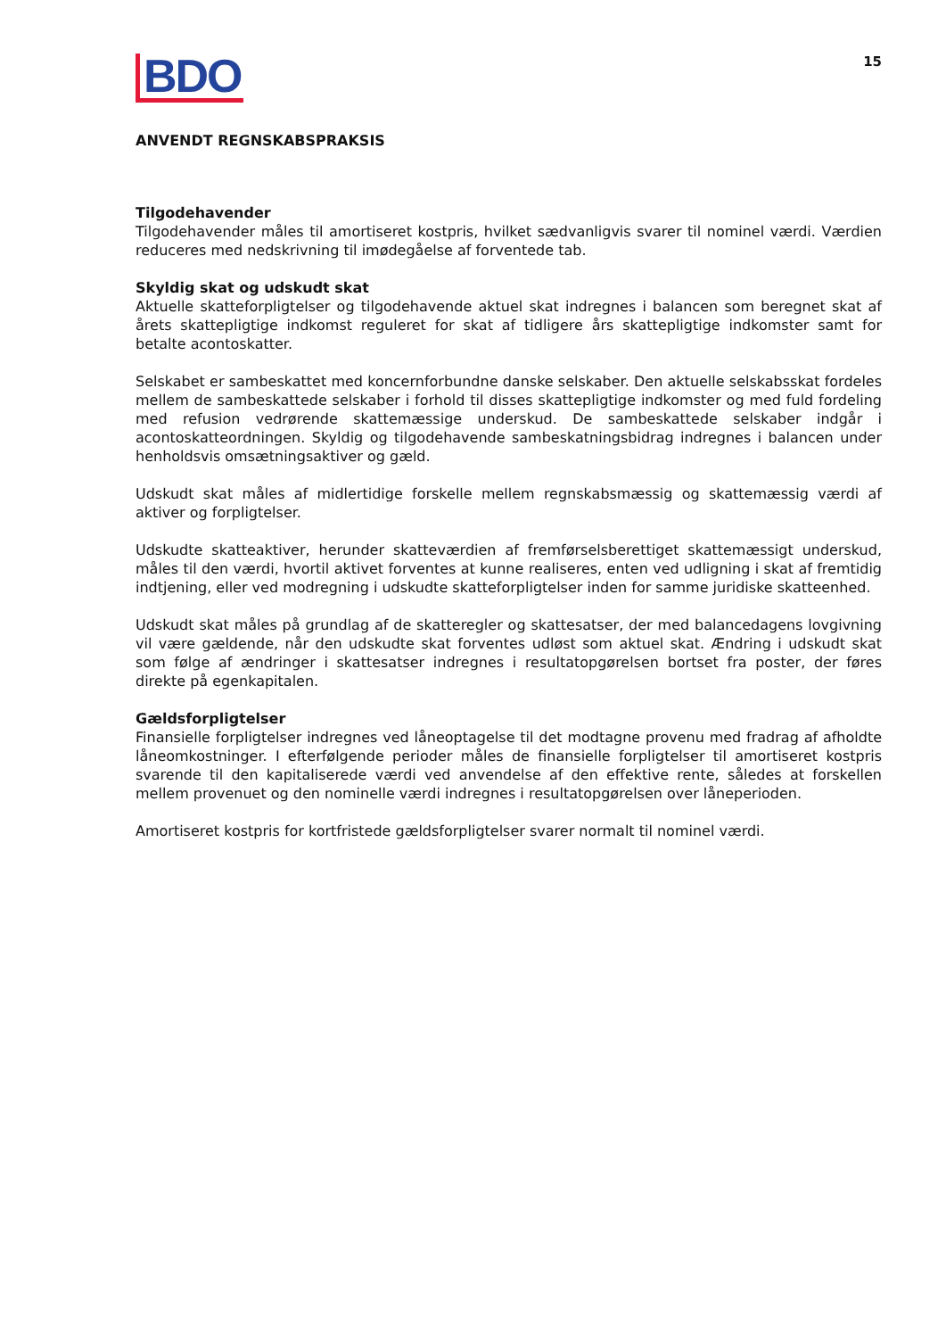BDO
15
ANVENDT REGNSKABSPRAKSIS
Tilgodehavender
Tilgodehavender måles til amortiseret kostpris, hvilket sædvanligvis svarer til nominel værdi. Værdien reduceres med nedskrivning til imødegåelse af forventede tab.
Skyldig skat og udskudt skat
Aktuelle skatteforpligtelser og tilgodehavende aktuel skat indregnes i balancen som beregnet skat af årets skattepligtige indkomst reguleret for skat af tidligere års skattepligtige indkomster samt for betalte acontoskatter.
Selskabet er sambeskattet med koncernforbundne danske selskaber. Den aktuelle selskabsskat fordeles mellem de sambeskattede selskaber i forhold til disses skattepligtige indkomster og med fuld fordeling med refusion vedrørende skattemæssige underskud. De sambeskattede selskaber indgår i acontoskatteordningen. Skyldig og tilgodehavende sambeskatningsbidrag indregnes i balancen under henholdsvis omsætningsaktiver og gæld.
Udskudt skat måles af midlertidige forskelle mellem regnskabsmæssig og skattemæssig værdi af aktiver og forpligtelser.
Udskudte skatteaktiver, herunder skatteværdien af fremførselsberettiget skattemæssigt underskud, måles til den værdi, hvortil aktivet forventes at kunne realiseres, enten ved udligning i skat af fremtidig indtjening, eller ved modregning i udskudte skatteforpligtelser inden for samme juridiske skatteenhed.
Udskudt skat måles på grundlag af de skatteregler og skattesatser, der med balancedagens lovgivning vil være gældende, når den udskudte skat forventes udløst som aktuel skat. Ændring i udskudt skat som følge af ændringer i skattesatser indregnes i resultatopgørelsen bortset fra poster, der føres direkte på egenkapitalen.
Gældsforpligtelser
Finansielle forpligtelser indregnes ved låneoptagelse til det modtagne provenu med fradrag af afholdte låneomkostninger. I efterfølgende perioder måles de finansielle forpligtelser til amortiseret kostpris svarende til den kapitaliserede værdi ved anvendelse af den effektive rente, således at forskellen mellem provenuet og den nominelle værdi indregnes i resultatopgørelsen over låneperioden.
Amortiseret kostpris for kortfristede gældsforpligtelser svarer normalt til nominel værdi.